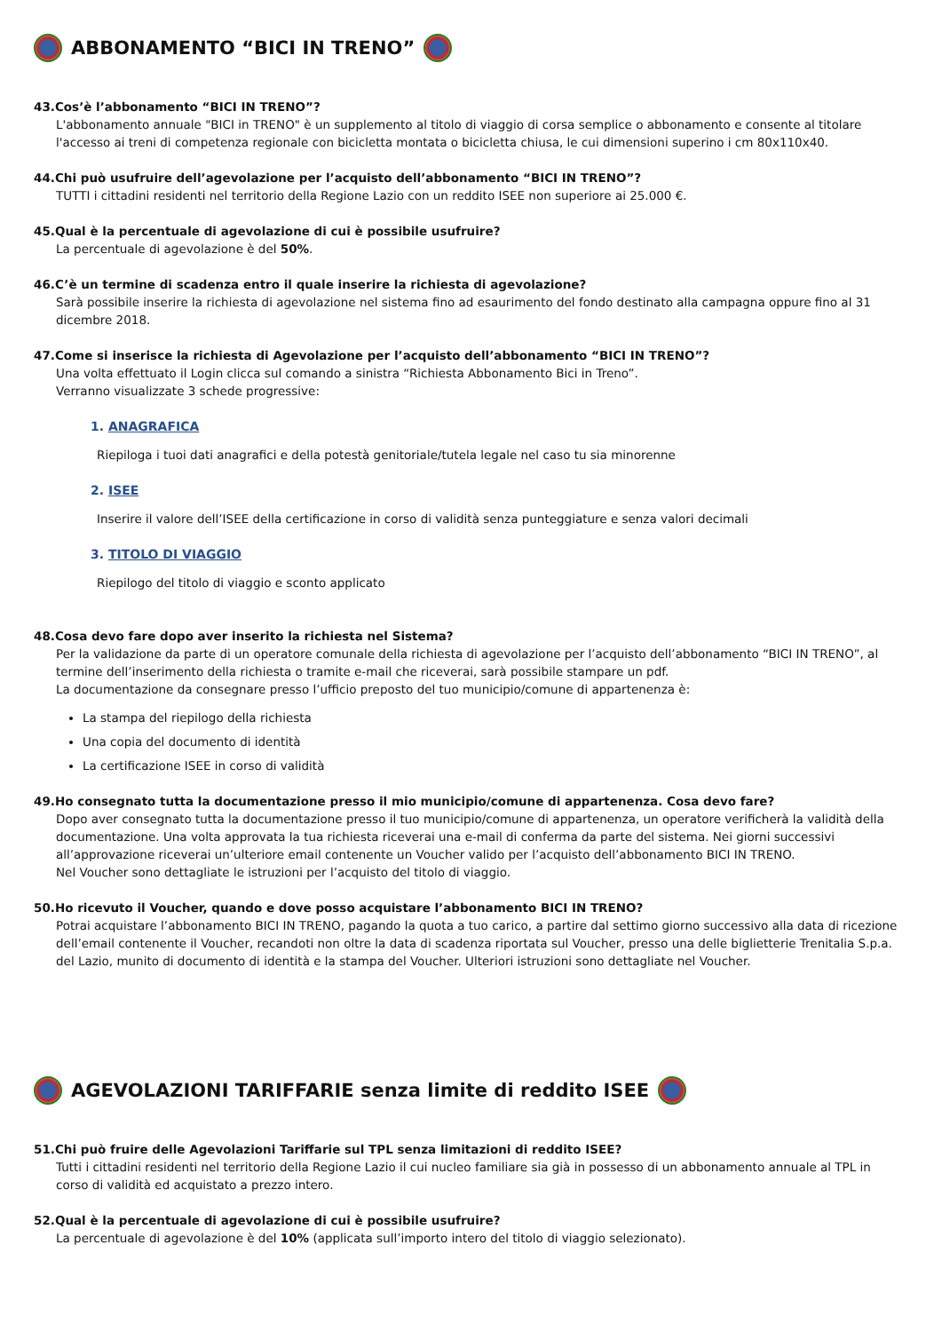ABBONAMENTO “BICI IN TRENO”
43.Cos’è l’abbonamento “BICI IN TRENO”?
L'abbonamento annuale "BICI in TRENO" è un supplemento al titolo di viaggio di corsa semplice o abbonamento e consente al titolare l'accesso ai treni di competenza regionale con bicicletta montata o bicicletta chiusa, le cui dimensioni superino i cm 80x110x40.
44.Chi può usufruire dell’agevolazione per l’acquisto dell’abbonamento “BICI IN TRENO”?
TUTTI i cittadini residenti nel territorio della Regione Lazio con un reddito ISEE non superiore ai 25.000 €.
45.Qual è la percentuale di agevolazione di cui è possibile usufruire?
La percentuale di agevolazione è del 50%.
46.C’è un termine di scadenza entro il quale inserire la richiesta di agevolazione?
Sarà possibile inserire la richiesta di agevolazione nel sistema fino ad esaurimento del fondo destinato alla campagna oppure fino al 31 dicembre 2018.
47.Come si inserisce la richiesta di Agevolazione per l’acquisto dell’abbonamento “BICI IN TRENO”?
Una volta effettuato il Login clicca sul comando a sinistra “Richiesta Abbonamento Bici in Treno”.
Verranno visualizzate 3 schede progressive:
1. ANAGRAFICA
Riepiloga i tuoi dati anagrafici e della potestà genitoriale/tutela legale nel caso tu sia minorenne
2. ISEE
Inserire il valore dell’ISEE della certificazione in corso di validità senza punteggiature e senza valori decimali
3. TITOLO DI VIAGGIO
Riepilogo del titolo di viaggio e sconto applicato
48.Cosa devo fare dopo aver inserito la richiesta nel Sistema?
Per la validazione da parte di un operatore comunale della richiesta di agevolazione per l’acquisto dell’abbonamento “BICI IN TRENO”, al termine dell’inserimento della richiesta o tramite e-mail che riceverai, sarà possibile stampare un pdf.
La documentazione da consegnare presso l’ufficio preposto del tuo municipio/comune di appartenenza è:
La stampa del riepilogo della richiesta
Una copia del documento di identità
La certificazione ISEE in corso di validità
49.Ho consegnato tutta la documentazione presso il mio municipio/comune di appartenenza. Cosa devo fare?
Dopo aver consegnato tutta la documentazione presso il tuo municipio/comune di appartenenza, un operatore verificherà la validità della documentazione. Una volta approvata la tua richiesta riceverai una e-mail di conferma da parte del sistema. Nei giorni successivi all’approvazione riceverai un’ulteriore email contenente un Voucher valido per l’acquisto dell’abbonamento BICI IN TRENO.
Nel Voucher sono dettagliate le istruzioni per l’acquisto del titolo di viaggio.
50.Ho ricevuto il Voucher, quando e dove posso acquistare l’abbonamento BICI IN TRENO?
Potrai acquistare l’abbonamento BICI IN TRENO, pagando la quota a tuo carico, a partire dal settimo giorno successivo alla data di ricezione dell’email contenente il Voucher, recandoti non oltre la data di scadenza riportata sul Voucher, presso una delle biglietterie Trenitalia S.p.a. del Lazio, munito di documento di identità e la stampa del Voucher. Ulteriori istruzioni sono dettagliate nel Voucher.
AGEVOLAZIONI TARIFFARIE senza limite di reddito ISEE
51.Chi può fruire delle Agevolazioni Tariffarie sul TPL senza limitazioni di reddito ISEE?
Tutti i cittadini residenti nel territorio della Regione Lazio il cui nucleo familiare sia già in possesso di un abbonamento annuale al TPL in corso di validità ed acquistato a prezzo intero.
52.Qual è la percentuale di agevolazione di cui è possibile usufruire?
La percentuale di agevolazione è del 10% (applicata sull’importo intero del titolo di viaggio selezionato).